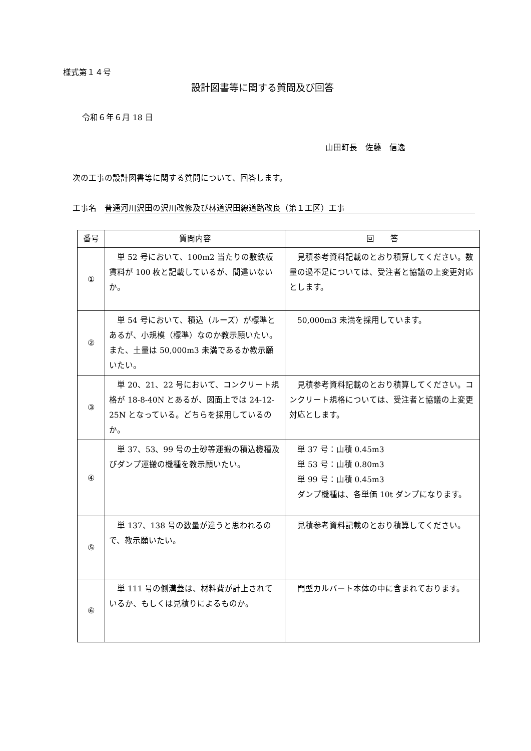様式第１４号
設計図書等に関する質問及び回答
令和６年６月 18 日
山田町長　佐藤　信逸
次の工事の設計図書等に関する質問について、回答します。
工事名　普通河川沢田の沢川改修及び林道沢田線道路改良（第１工区）工事
| 番号 | 質問内容 | 回 答 |
| --- | --- | --- |
| ① | 単 52 号において、100m2 当たりの敷鉄板賃料が 100 枚と記載しているが、間違いないか。 | 見積参考資料記載のとおり積算してください。数量の過不足については、受注者と協議の上変更対応とします。 |
| ② | 単 54 号において、積込（ルーズ）が標準とあるが、小規模（標準）なのか教示願いたい。また、土量は 50,000m3 未満であるか教示願いたい。 | 50,000m3 未満を採用しています。 |
| ③ | 単 20、21、22 号において、コンクリート規格が 18-8-40N とあるが、図面上では 24-12-25N となっている。どちらを採用しているのか。 | 見積参考資料記載のとおり積算してください。コンクリート規格については、受注者と協議の上変更対応とします。 |
| ④ | 単 37、53、99 号の土砂等運搬の積込機種及びダンプ運搬の機種を教示願いたい。 | 単 37 号：山積 0.45m3 単 53 号：山積 0.80m3 単 99 号：山積 0.45m3 ダンプ機種は、各単価 10t ダンプになります。 |
| ⑤ | 単 137、138 号の数量が違うと思われるので、教示願いたい。 | 見積参考資料記載のとおり積算してください。 |
| ⑥ | 単 111 号の側溝蓋は、材料費が計上されているか、もしくは見積りによるものか。 | 門型カルバート本体の中に含まれております。 |